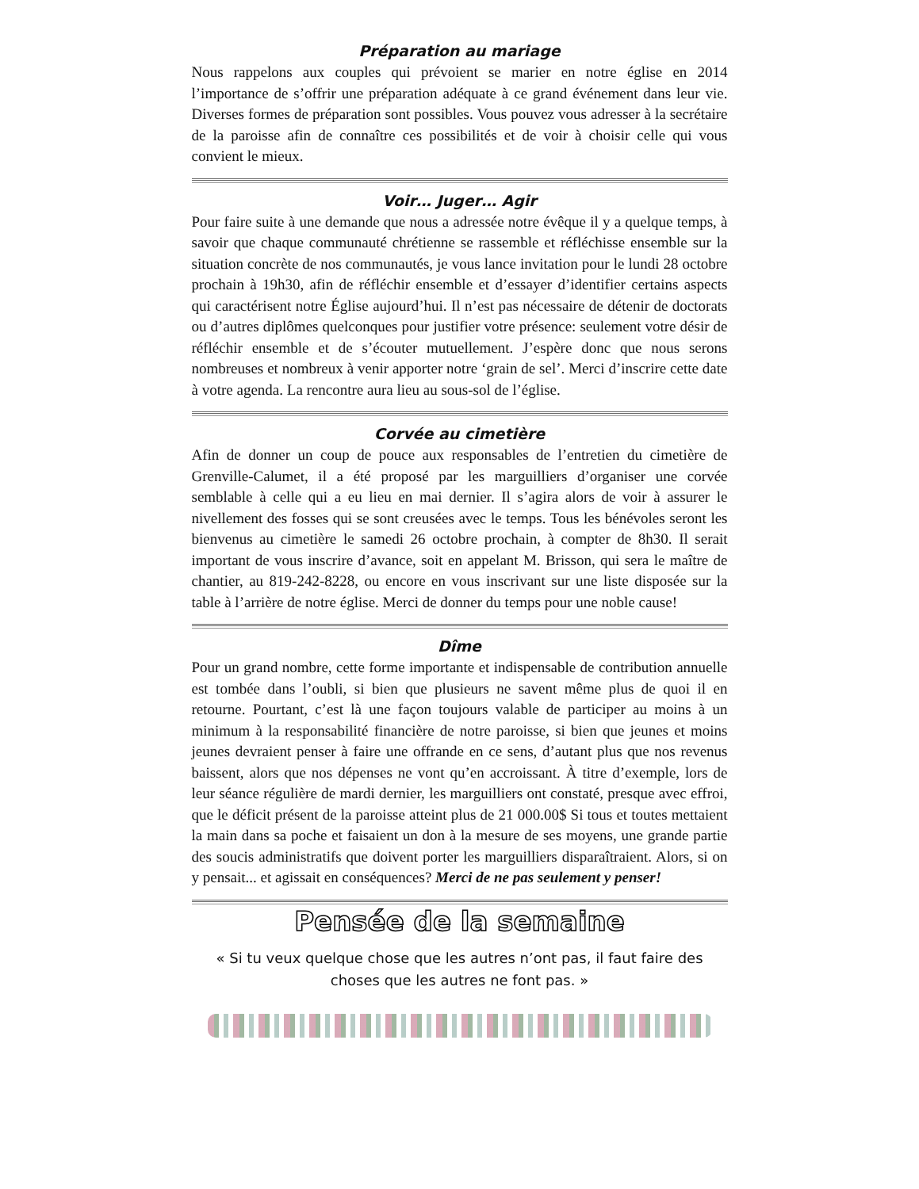Préparation au mariage
Nous rappelons aux couples qui prévoient se marier en notre église en 2014 l’importance de s’offrir une préparation adéquate à ce grand événement dans leur vie. Diverses formes de préparation sont possibles. Vous pouvez vous adresser à la secrétaire de la paroisse afin de connaître ces possibilités et de voir à choisir celle qui vous convient le mieux.
Voir… Juger… Agir
Pour faire suite à une demande que nous a adressée notre évêque il y a quelque temps, à savoir que chaque communauté chrétienne se rassemble et réfléchisse ensemble sur la situation concrète de nos communautés, je vous lance invitation pour le lundi 28 octobre prochain à 19h30, afin de réfléchir ensemble et d’essayer d’identifier certains aspects qui caractérisent notre Église aujourd’hui. Il n’est pas nécessaire de détenir de doctorats ou d’autres diplômes quelconques pour justifier votre présence: seulement votre désir de réfléchir ensemble et de s’écouter mutuellement. J’espère donc que nous serons nombreuses et nombreux à venir apporter notre ‘grain de sel’. Merci d’inscrire cette date à votre agenda. La rencontre aura lieu au sous-sol de l’église.
Corvée au cimetière
Afin de donner un coup de pouce aux responsables de l’entretien du cimetière de Grenville-Calumet, il a été proposé par les marguilliers d’organiser une corvée semblable à celle qui a eu lieu en mai dernier. Il s’agira alors de voir à assurer le nivellement des fosses qui se sont creusées avec le temps. Tous les bénévoles seront les bienvenus au cimetière le samedi 26 octobre prochain, à compter de 8h30. Il serait important de vous inscrire d’avance, soit en appelant M. Brisson, qui sera le maître de chantier, au 819-242-8228, ou encore en vous inscrivant sur une liste disposée sur la table à l’arrière de notre église. Merci de donner du temps pour une noble cause!
Dîme
Pour un grand nombre, cette forme importante et indispensable de contribution annuelle est tombée dans l’oubli, si bien que plusieurs ne savent même plus de quoi il en retourne. Pourtant, c’est là une façon toujours valable de participer au moins à un minimum à la responsabilité financière de notre paroisse, si bien que jeunes et moins jeunes devraient penser à faire une offrande en ce sens, d’autant plus que nos revenus baissent, alors que nos dépenses ne vont qu’en accroissant. À titre d’exemple, lors de leur séance régulière de mardi dernier, les marguilliers ont constaté, presque avec effroi, que le déficit présent de la paroisse atteint plus de 21 000.00$ Si tous et toutes mettaient la main dans sa poche et faisaient un don à la mesure de ses moyens, une grande partie des soucis administratifs que doivent porter les marguilliers disparaîtraient. Alors, si on y pensait... et agissait en conséquences? Merci de ne pas seulement y penser!
Pensée de la semaine
« Si tu veux quelque chose que les autres n’ont pas, il faut faire des choses que les autres ne font pas. »